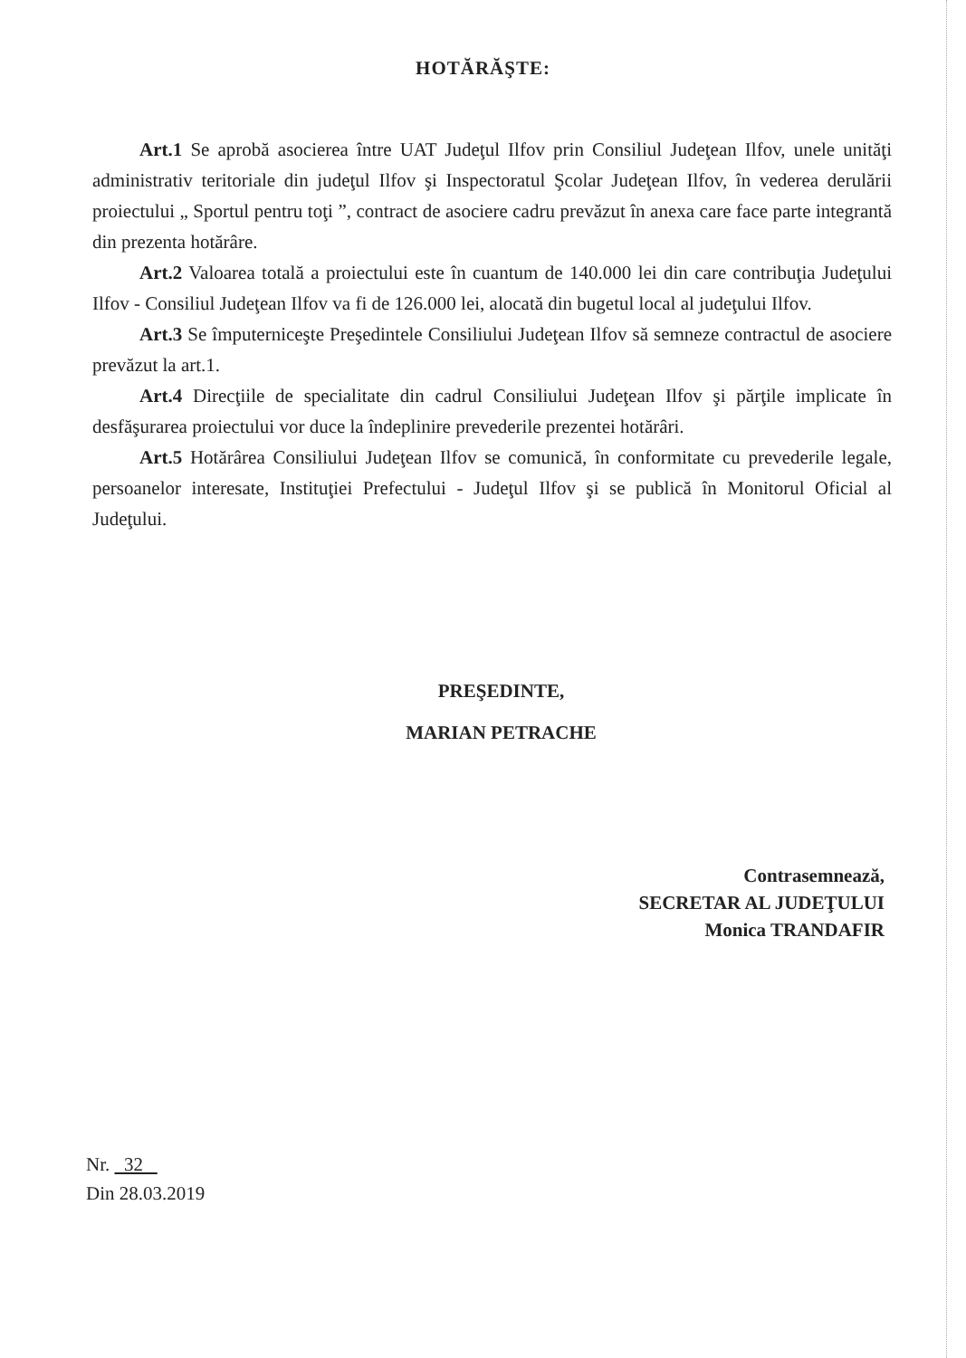HOTĂRĂŞTE:
Art.1 Se aprobă asocierea între UAT Judeţul Ilfov prin Consiliul Judeţean Ilfov, unele unităţi administrativ teritoriale din judeţul Ilfov şi Inspectoratul Şcolar Judeţean Ilfov, în vederea derulării proiectului „ Sportul pentru toţi ”, contract de asociere cadru prevăzut în anexa care face parte integrantă din prezenta hotărâre.
Art.2 Valoarea totală a proiectului este în cuantum de 140.000 lei din care contribuţia Judeţului Ilfov - Consiliul Judeţean Ilfov va fi de 126.000 lei, alocată din bugetul local al judeţului Ilfov.
Art.3 Se împuterniceşte Preşedintele Consiliului Judeţean Ilfov să semneze contractul de asociere prevăzut la art.1.
Art.4 Direcţiile de specialitate din cadrul Consiliului Judeţean Ilfov şi părţile implicate în desfăşurarea proiectului vor duce la îndeplinire prevederile prezentei hotărâri.
Art.5 Hotărârea Consiliului Judeţean Ilfov se comunică, în conformitate cu prevederile legale, persoanelor interesate, Instituţiei Prefectului - Judeţul Ilfov şi se publică în Monitorul Oficial al Judeţului.
PREŞEDINTE,
MARIAN PETRACHE
Contrasemnează,
SECRETAR AL JUDEŢULUI
Monica TRANDAFIR
Nr. 32
Din 28.03.2019